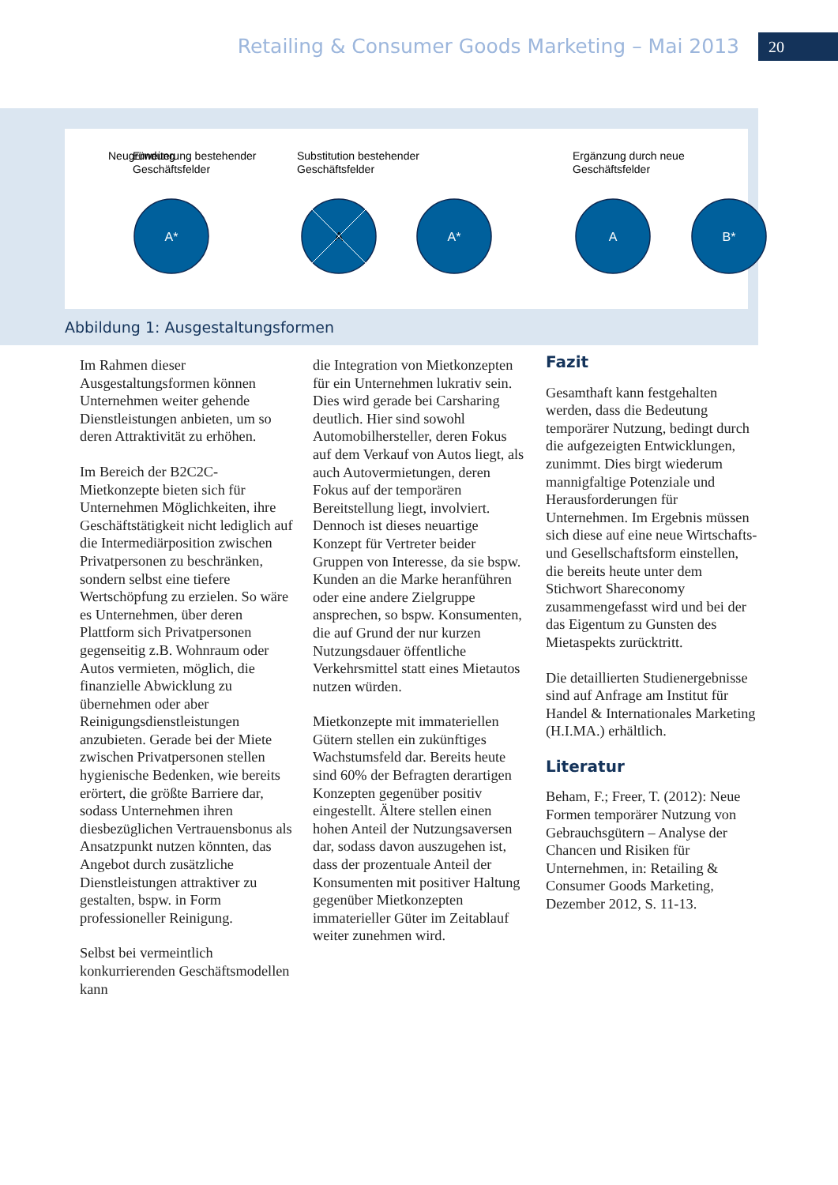Retailing & Consumer Goods Marketing – Mai 2013
20
Neugründung
Substitution bestehender
Geschäftsfelder
Ergänzung durch neue
Geschäftsfelder
Erweiterung bestehender
Geschäftsfelder
A*
A
A*
A
B*
Abbildung 1: Ausgestaltungsformen
Im Rahmen dieser Ausgestaltungsformen können Unternehmen weiter gehende Dienstleistungen anbieten, um so deren Attraktivität zu erhöhen.
Im Bereich der B2C2C-Mietkonzepte bieten sich für Unternehmen Möglichkeiten, ihre Geschäftstätigkeit nicht lediglich auf die Intermediärposition zwischen Privatpersonen zu beschränken, sondern selbst eine tiefere Wertschöpfung zu erzielen. So wäre es Unternehmen, über deren Plattform sich Privatpersonen gegenseitig z.B. Wohnraum oder Autos vermieten, möglich, die finanzielle Abwicklung zu übernehmen oder aber Reinigungsdienstleistungen anzubieten. Gerade bei der Miete zwischen Privatpersonen stellen hygienische Bedenken, wie bereits erörtert, die größte Barriere dar, sodass Unternehmen ihren diesbezüglichen Vertrauensbonus als Ansatzpunkt nutzen könnten, das Angebot durch zusätzliche Dienstleistungen attraktiver zu gestalten, bspw. in Form professioneller Reinigung.
Selbst bei vermeintlich konkurrierenden Geschäftsmodellen kann
die Integration von Mietkonzepten für ein Unternehmen lukrativ sein. Dies wird gerade bei Carsharing deutlich. Hier sind sowohl Automobilhersteller, deren Fokus auf dem Verkauf von Autos liegt, als auch Autovermietungen, deren Fokus auf der temporären Bereitstellung liegt, involviert. Dennoch ist dieses neuartige Konzept für Vertreter beider Gruppen von Interesse, da sie bspw. Kunden an die Marke heranführen oder eine andere Zielgruppe ansprechen, so bspw. Konsumenten, die auf Grund der nur kurzen Nutzungsdauer öffentliche Verkehrsmittel statt eines Mietautos nutzen würden.
Mietkonzepte mit immateriellen Gütern stellen ein zukünftiges Wachstumsfeld dar. Bereits heute sind 60% der Befragten derartigen Konzepten gegenüber positiv eingestellt. Ältere stellen einen hohen Anteil der Nutzungsaversen dar, sodass davon auszugehen ist, dass der prozentuale Anteil der Konsumenten mit positiver Haltung gegenüber Mietkonzepten immaterieller Güter im Zeitablauf weiter zunehmen wird.
Fazit
Gesamthaft kann festgehalten werden, dass die Bedeutung temporärer Nutzung, bedingt durch die aufgezeigten Entwicklungen, zunimmt. Dies birgt wiederum mannigfaltige Potenziale und Herausforderungen für Unternehmen. Im Ergebnis müssen sich diese auf eine neue Wirtschafts- und Gesellschaftsform einstellen, die bereits heute unter dem Stichwort Shareconomy zusammengefasst wird und bei der das Eigentum zu Gunsten des Mietaspekts zurücktritt.
Die detaillierten Studienergebnisse sind auf Anfrage am Institut für Handel & Internationales Marketing (H.I.MA.) erhältlich.
Literatur
Beham, F.; Freer, T. (2012): Neue Formen temporärer Nutzung von Gebrauchsgütern – Analyse der Chancen und Risiken für Unternehmen, in: Retailing & Consumer Goods Marketing, Dezember 2012, S. 11-13.